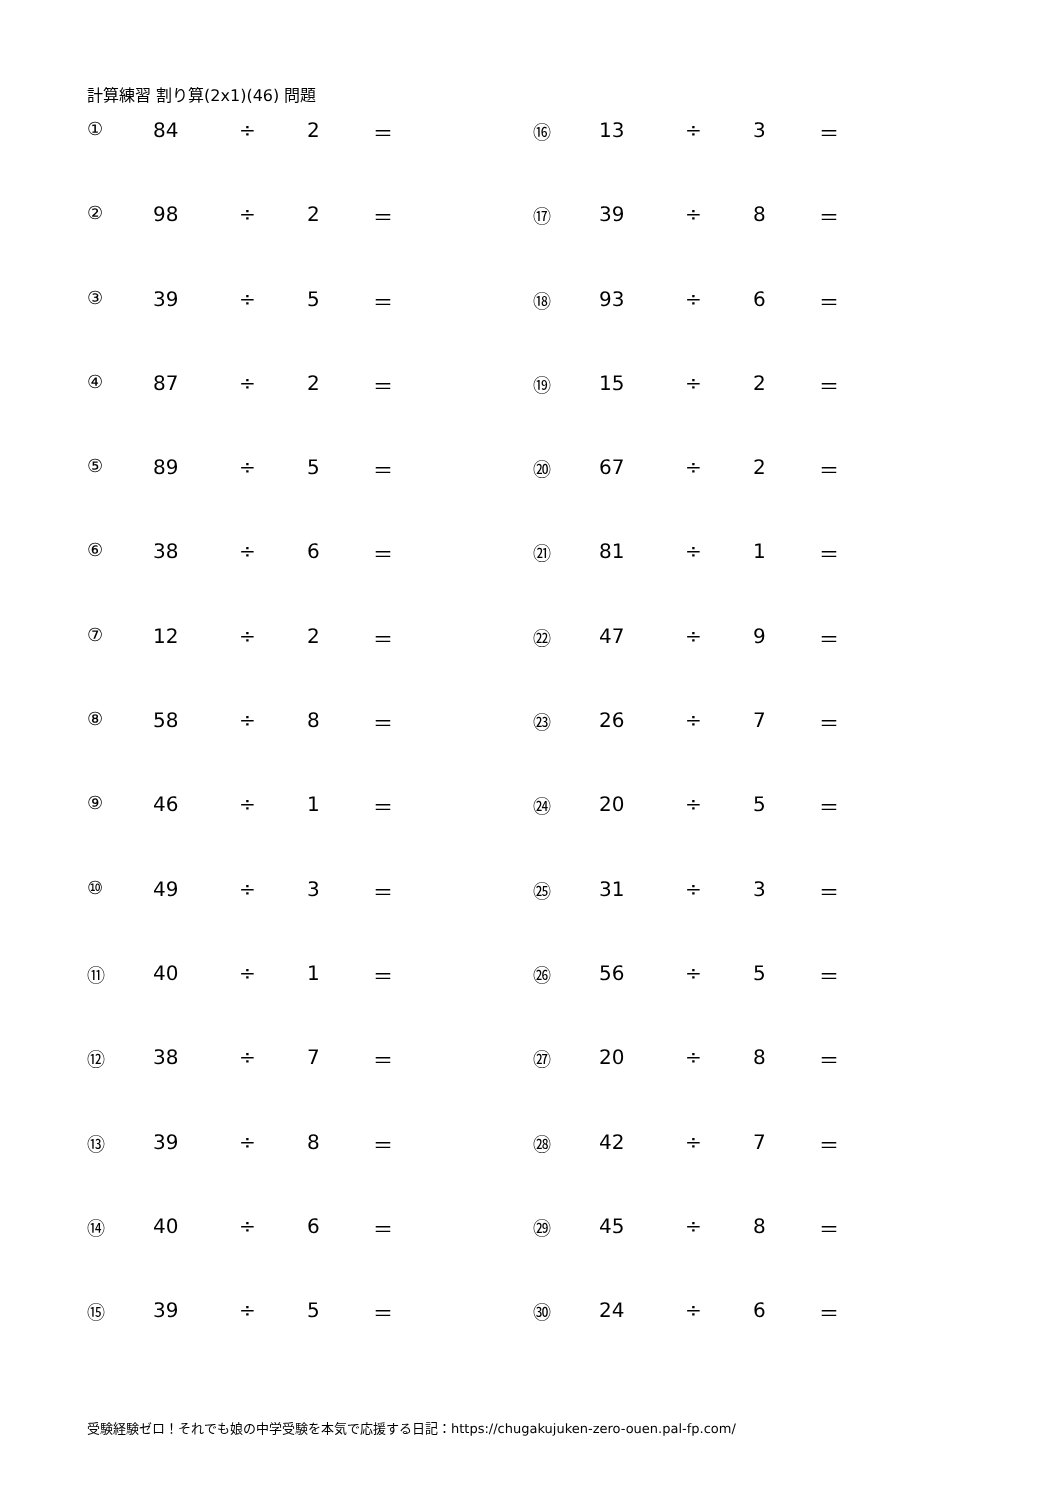計算練習 割り算(2x1)(46) 問題
| ① | 84 | ÷ | 2 | ＝ | ⑯ | 13 | ÷ | 3 | ＝ |
| ② | 98 | ÷ | 2 | ＝ | ⑰ | 39 | ÷ | 8 | ＝ |
| ③ | 39 | ÷ | 5 | ＝ | ⑱ | 93 | ÷ | 6 | ＝ |
| ④ | 87 | ÷ | 2 | ＝ | ⑲ | 15 | ÷ | 2 | ＝ |
| ⑤ | 89 | ÷ | 5 | ＝ | ⑳ | 67 | ÷ | 2 | ＝ |
| ⑥ | 38 | ÷ | 6 | ＝ | ㉑ | 81 | ÷ | 1 | ＝ |
| ⑦ | 12 | ÷ | 2 | ＝ | ㉒ | 47 | ÷ | 9 | ＝ |
| ⑧ | 58 | ÷ | 8 | ＝ | ㉓ | 26 | ÷ | 7 | ＝ |
| ⑨ | 46 | ÷ | 1 | ＝ | ㉔ | 20 | ÷ | 5 | ＝ |
| ⑩ | 49 | ÷ | 3 | ＝ | ㉕ | 31 | ÷ | 3 | ＝ |
| ⑪ | 40 | ÷ | 1 | ＝ | ㉖ | 56 | ÷ | 5 | ＝ |
| ⑫ | 38 | ÷ | 7 | ＝ | ㉗ | 20 | ÷ | 8 | ＝ |
| ⑬ | 39 | ÷ | 8 | ＝ | ㉘ | 42 | ÷ | 7 | ＝ |
| ⑭ | 40 | ÷ | 6 | ＝ | ㉙ | 45 | ÷ | 8 | ＝ |
| ⑮ | 39 | ÷ | 5 | ＝ | ㉚ | 24 | ÷ | 6 | ＝ |
受験経験ゼロ！それでも娘の中学受験を本気で応援する日記：https://chugakujuken-zero-ouen.pal-fp.com/